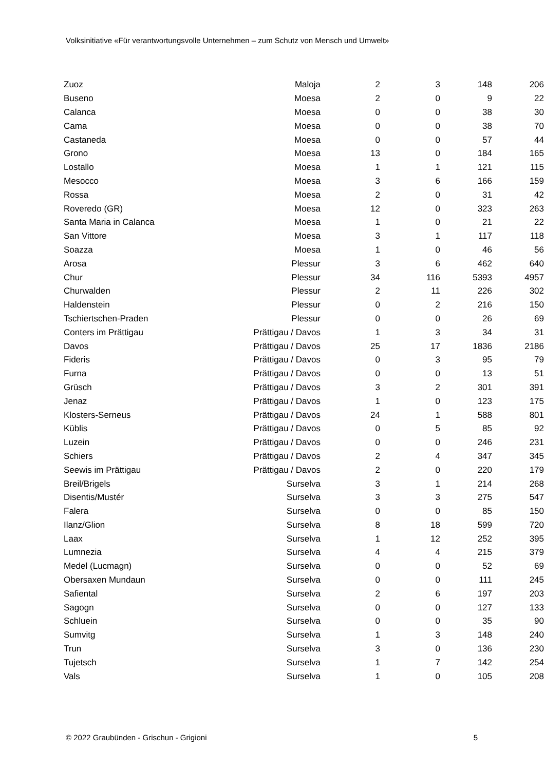Volksinitiative «Für verantwortungsvolle Unternehmen – zum Schutz von Mensch und Umwelt»
| Zuoz | Maloja | 2 | 3 | 148 | 206 |
| Buseno | Moesa | 2 | 0 | 9 | 22 |
| Calanca | Moesa | 0 | 0 | 38 | 30 |
| Cama | Moesa | 0 | 0 | 38 | 70 |
| Castaneda | Moesa | 0 | 0 | 57 | 44 |
| Grono | Moesa | 13 | 0 | 184 | 165 |
| Lostallo | Moesa | 1 | 1 | 121 | 115 |
| Mesocco | Moesa | 3 | 6 | 166 | 159 |
| Rossa | Moesa | 2 | 0 | 31 | 42 |
| Roveredo (GR) | Moesa | 12 | 0 | 323 | 263 |
| Santa Maria in Calanca | Moesa | 1 | 0 | 21 | 22 |
| San Vittore | Moesa | 3 | 1 | 117 | 118 |
| Soazza | Moesa | 1 | 0 | 46 | 56 |
| Arosa | Plessur | 3 | 6 | 462 | 640 |
| Chur | Plessur | 34 | 116 | 5393 | 4957 |
| Churwalden | Plessur | 2 | 11 | 226 | 302 |
| Haldenstein | Plessur | 0 | 2 | 216 | 150 |
| Tschiertschen-Praden | Plessur | 0 | 0 | 26 | 69 |
| Conters im Prättigau | Prättigau / Davos | 1 | 3 | 34 | 31 |
| Davos | Prättigau / Davos | 25 | 17 | 1836 | 2186 |
| Fideris | Prättigau / Davos | 0 | 3 | 95 | 79 |
| Furna | Prättigau / Davos | 0 | 0 | 13 | 51 |
| Grüsch | Prättigau / Davos | 3 | 2 | 301 | 391 |
| Jenaz | Prättigau / Davos | 1 | 0 | 123 | 175 |
| Klosters-Serneus | Prättigau / Davos | 24 | 1 | 588 | 801 |
| Küblis | Prättigau / Davos | 0 | 5 | 85 | 92 |
| Luzein | Prättigau / Davos | 0 | 0 | 246 | 231 |
| Schiers | Prättigau / Davos | 2 | 4 | 347 | 345 |
| Seewis im Prättigau | Prättigau / Davos | 2 | 0 | 220 | 179 |
| Breil/Brigels | Surselva | 3 | 1 | 214 | 268 |
| Disentis/Mustér | Surselva | 3 | 3 | 275 | 547 |
| Falera | Surselva | 0 | 0 | 85 | 150 |
| Ilanz/Glion | Surselva | 8 | 18 | 599 | 720 |
| Laax | Surselva | 1 | 12 | 252 | 395 |
| Lumnezia | Surselva | 4 | 4 | 215 | 379 |
| Medel (Lucmagn) | Surselva | 0 | 0 | 52 | 69 |
| Obersaxen Mundaun | Surselva | 0 | 0 | 111 | 245 |
| Safiental | Surselva | 2 | 6 | 197 | 203 |
| Sagogn | Surselva | 0 | 0 | 127 | 133 |
| Schluein | Surselva | 0 | 0 | 35 | 90 |
| Sumvitg | Surselva | 1 | 3 | 148 | 240 |
| Trun | Surselva | 3 | 0 | 136 | 230 |
| Tujetsch | Surselva | 1 | 7 | 142 | 254 |
| Vals | Surselva | 1 | 0 | 105 | 208 |
© 2022 Graubünden - Grischun - Grigioni 5